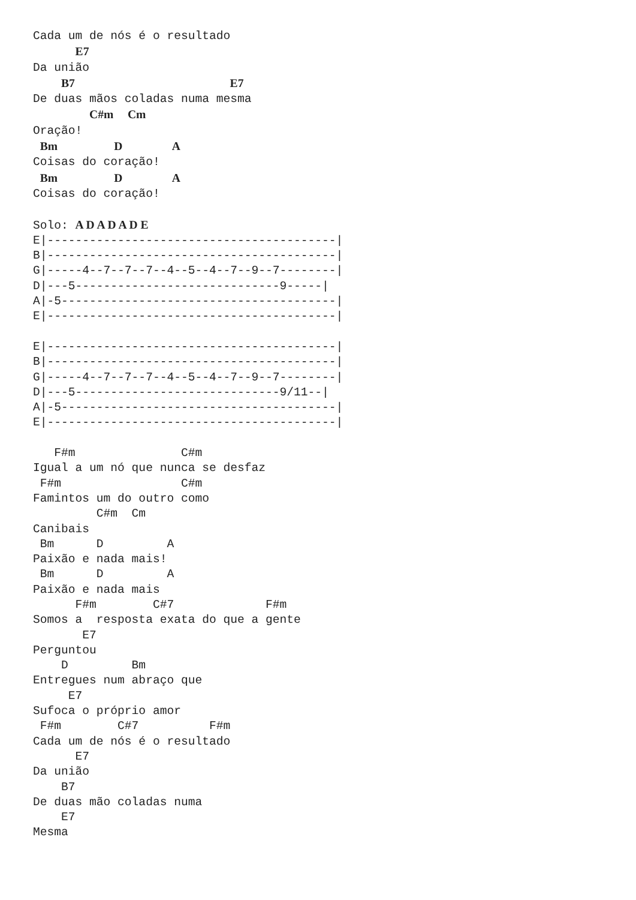Cada um de nós é o resultado
      E7
Da união
    B7                      E7
De duas mãos coladas numa mesma
        C#m  Cm
Oração!
 Bm        D       A
Coisas do coração!
 Bm        D       A
Coisas do coração!

Solo: A D A D A D E
E|-----------------------------------------|
B|-----------------------------------------|
G|-----4--7--7--7--4--5--4--7--9--7--------|
D|---5-----------------------------9-----|
A|-5---------------------------------------|
E|-----------------------------------------|

E|-----------------------------------------|
B|-----------------------------------------|
G|-----4--7--7--7--4--5--4--7--9--7--------|
D|---5-----------------------------9/11--|
A|-5---------------------------------------|
E|-----------------------------------------|

   F#m               C#m
Igual a um nó que nunca se desfaz
 F#m                 C#m
Famintos um do outro como
         C#m  Cm
Canibais
 Bm      D         A
Paixão e nada mais!
 Bm      D         A
Paixão e nada mais
      F#m        C#7             F#m
Somos a  resposta exata do que a gente
       E7
Perguntou
    D         Bm
Entregues num abraço que
     E7
Sufoca o próprio amor
 F#m        C#7          F#m
Cada um de nós é o resultado
      E7
Da união
    B7
De duas mão coladas numa
    E7
Mesma